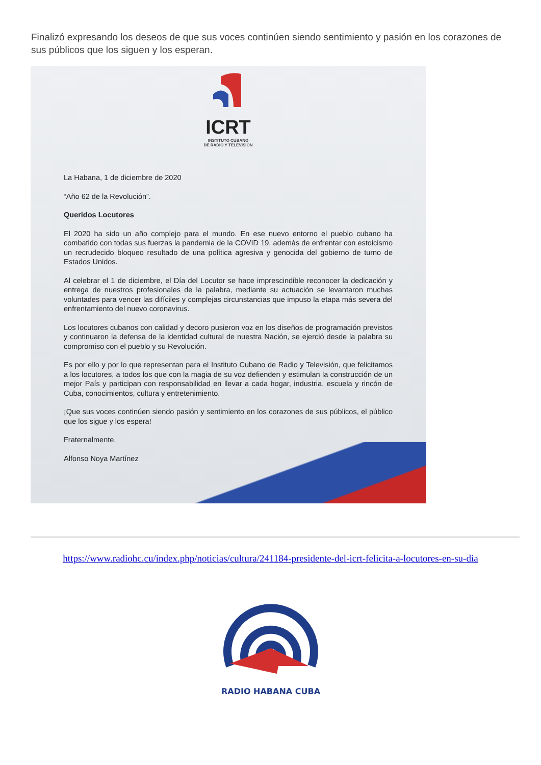Finalizó expresando los deseos de que sus voces continúen siendo sentimiento y pasión en los corazones de sus públicos que los siguen y los esperan.
ICRT
INSTITUTO CUBANO
DE RADIO Y TELEVISIÓN
La Habana, 1 de diciembre de 2020
“Año 62 de la Revolución”.
Queridos Locutores
El 2020 ha sido un año complejo para el mundo. En ese nuevo entorno el pueblo cubano ha combatido con todas sus fuerzas la pandemia de la COVID 19, además de enfrentar con estoicismo un recrudecido bloqueo resultado de una política agresiva y genocida del gobierno de turno de Estados Unidos.
Al celebrar el 1 de diciembre, el Día del Locutor se hace imprescindible reconocer la dedicación y entrega de nuestros profesionales de la palabra, mediante su actuación se levantaron muchas voluntades para vencer las difíciles y complejas circunstancias que impuso la etapa más severa del enfrentamiento del nuevo coronavirus.
Los locutores cubanos con calidad y decoro pusieron voz en los diseños de programación previstos y continuaron la defensa de la identidad cultural de nuestra Nación, se ejerció desde la palabra su compromiso con el pueblo y su Revolución.
Es por ello y por lo que representan para el Instituto Cubano de Radio y Televisión, que felicitamos a los locutores, a todos los que con la magia de su voz defienden y estimulan la construcción de un mejor País y participan con responsabilidad en llevar a cada hogar, industria, escuela y rincón de Cuba, conocimientos, cultura y entretenimiento.
¡Que sus voces continúen siendo pasión y sentimiento en los corazones de sus públicos, el público que los sigue y los espera!
Fraternalmente,
Alfonso Noya Martínez
https://www.radiohc.cu/index.php/noticias/cultura/241184-presidente-del-icrt-felicita-a-locutores-en-su-dia
RADIO HABANA CUBA